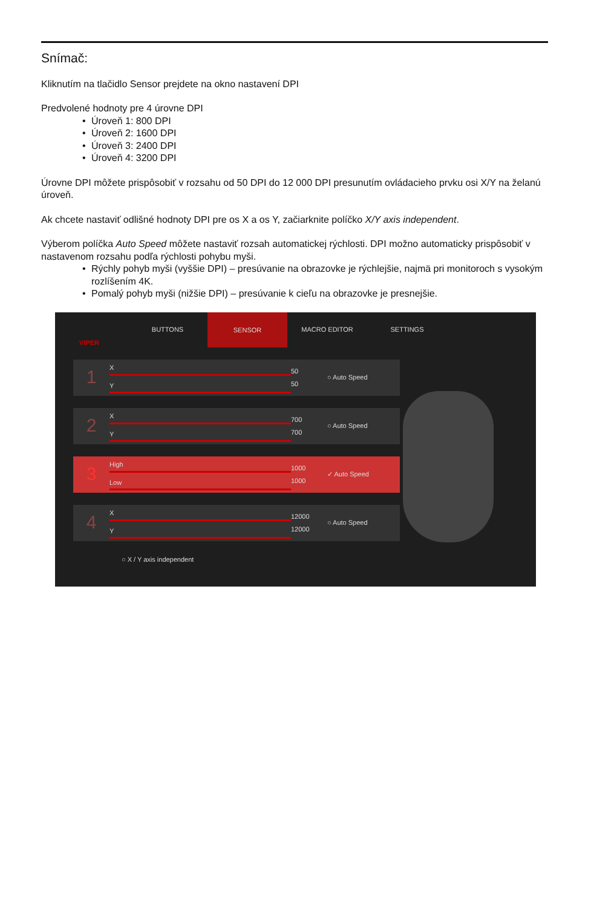Snímač:
Kliknutím na tlačidlo Sensor prejdete na okno nastavení DPI
Predvolené hodnoty pre 4 úrovne DPI
• Úroveň 1: 800 DPI
• Úroveň 2: 1600 DPI
• Úroveň 3: 2400 DPI
• Úroveň 4: 3200 DPI
Úrovne DPI môžete prispôsobiť v rozsahu od 50 DPI do 12 000 DPI presunutím ovládacieho prvku osi X/Y na želanú úroveň.
Ak chcete nastaviť odlišné hodnoty DPI pre os X a os Y, začiarknite políčko X/Y axis independent.
Výberom políčka Auto Speed môžete nastaviť rozsah automatickej rýchlosti. DPI možno automaticky prispôsobiť v nastavenom rozsahu podľa rýchlosti pohybu myši.
• Rýchly pohyb myši (vyššie DPI) – presúvanie na obrazovke je rýchlejšie, najmä pri monitoroch s vysokým rozlíšením 4K.
• Pomalý pohyb myši (nižšie DPI) – presúvanie k cieľu na obrazovke je presnejšie.
VIPER
BUTTONS
SENSOR
MACRO EDITOR SETTINGS
1
X
Y
50
50
○ Auto Speed
2
X
Y
700
700
○ Auto Speed
3
High
Low
1000
1000
✓ Auto Speed
4
X
Y
12000
12000
○ Auto Speed
○ X / Y axis independent